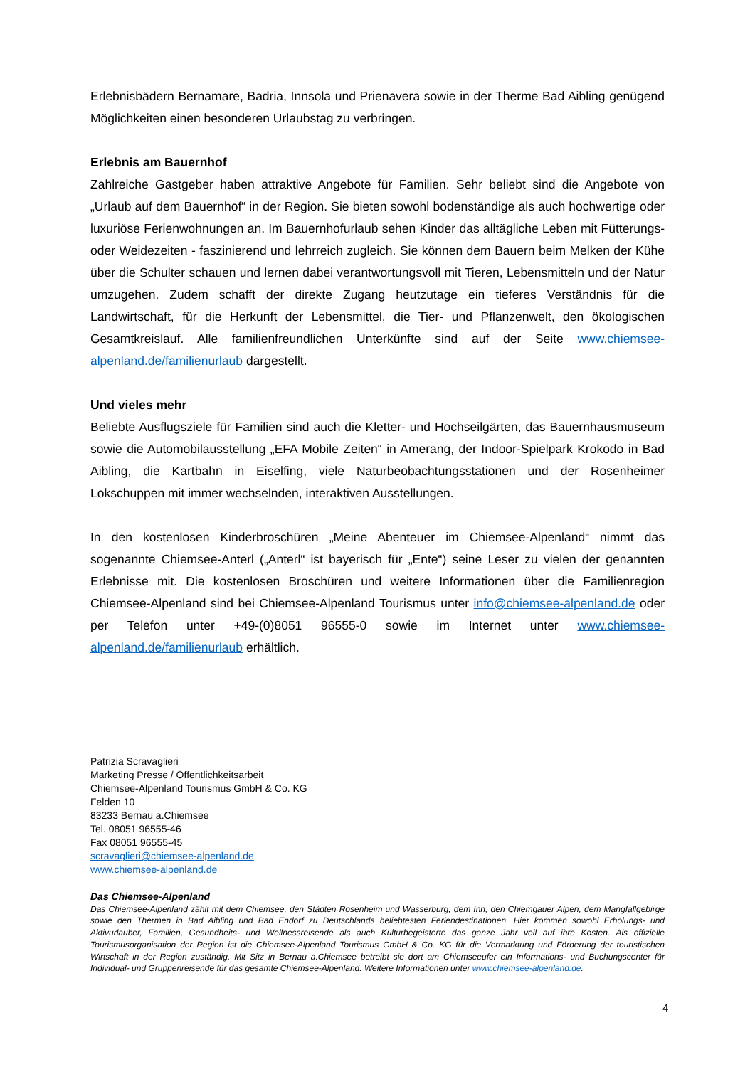Erlebnisbädern Bernamare, Badria, Innsola und Prienavera sowie in der Therme Bad Aibling genügend Möglichkeiten einen besonderen Urlaubstag zu verbringen.
Erlebnis am Bauernhof
Zahlreiche Gastgeber haben attraktive Angebote für Familien. Sehr beliebt sind die Angebote von „Urlaub auf dem Bauernhof“ in der Region. Sie bieten sowohl bodenständige als auch hochwertige oder luxuriöse Ferienwohnungen an. Im Bauernhofurlaub sehen Kinder das alltägliche Leben mit Fütterungs- oder Weidezeiten - faszinierend und lehrreich zugleich. Sie können dem Bauern beim Melken der Kühe über die Schulter schauen und lernen dabei verantwortungsvoll mit Tieren, Lebensmitteln und der Natur umzugehen. Zudem schafft der direkte Zugang heutzutage ein tieferes Verständnis für die Landwirtschaft, für die Herkunft der Lebensmittel, die Tier- und Pflanzenwelt, den ökologischen Gesamtkreislauf. Alle familienfreundlichen Unterkünfte sind auf der Seite www.chiemsee-alpenland.de/familienurlaub dargestellt.
Und vieles mehr
Beliebte Ausflugsziele für Familien sind auch die Kletter- und Hochseilgärten, das Bauernhausmuseum sowie die Automobilausstellung „EFA Mobile Zeiten“ in Amerang, der Indoor-Spielpark Krokodo in Bad Aibling, die Kartbahn in Eiselfing, viele Naturbeobachtungsstationen und der Rosenheimer Lokschuppen mit immer wechselnden, interaktiven Ausstellungen.
In den kostenlosen Kinderbroschüren „Meine Abenteuer im Chiemsee-Alpenland“ nimmt das sogenannte Chiemsee-Anterl („Anterl“ ist bayerisch für „Ente“) seine Leser zu vielen der genannten Erlebnisse mit. Die kostenlosen Broschüren und weitere Informationen über die Familienregion Chiemsee-Alpenland sind bei Chiemsee-Alpenland Tourismus unter info@chiemsee-alpenland.de oder per Telefon unter +49-(0)8051 96555-0 sowie im Internet unter www.chiemsee-alpenland.de/familienurlaub erhältlich.
Patrizia Scravaglieri
Marketing Presse / Öffentlichkeitsarbeit
Chiemsee-Alpenland Tourismus GmbH & Co. KG
Felden 10
83233 Bernau a.Chiemsee
Tel. 08051 96555-46
Fax 08051 96555-45
scravaglieri@chiemsee-alpenland.de
www.chiemsee-alpenland.de
Das Chiemsee-Alpenland
Das Chiemsee-Alpenland zählt mit dem Chiemsee, den Städten Rosenheim und Wasserburg, dem Inn, den Chiemgauer Alpen, dem Mangfallgebirge sowie den Thermen in Bad Aibling und Bad Endorf zu Deutschlands beliebtesten Feriendestinationen. Hier kommen sowohl Erholungs- und Aktivurlauber, Familien, Gesundheits- und Wellnessreisende als auch Kulturbegeisterte das ganze Jahr voll auf ihre Kosten. Als offizielle Tourismusorganisation der Region ist die Chiemsee-Alpenland Tourismus GmbH & Co. KG für die Vermarktung und Förderung der touristischen Wirtschaft in der Region zuständig. Mit Sitz in Bernau a.Chiemsee betreibt sie dort am Chiemseeufer ein Informations- und Buchungscenter für Individual- und Gruppenreisende für das gesamte Chiemsee-Alpenland. Weitere Informationen unter www.chiemsee-alpenland.de.
4